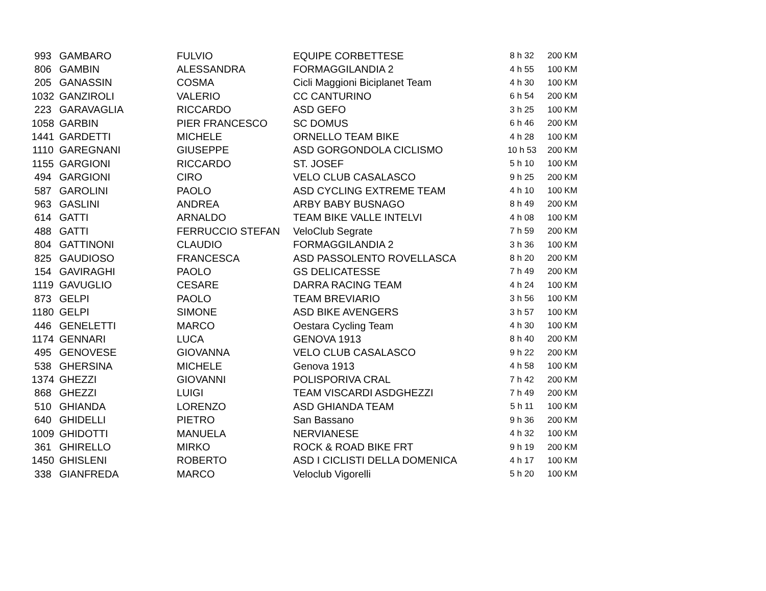| 993 | GAMBARO | FULVIO | EQUIPE CORBETTESE | 8 h 32 | 200 KM |
| 806 | GAMBIN | ALESSANDRA | FORMAGGILANDIA 2 | 4 h 55 | 100 KM |
| 205 | GANASSIN | COSMA | Cicli Maggioni Biciplanet Team | 4 h 30 | 100 KM |
| 1032 | GANZIROLI | VALERIO | CC CANTURINO | 6 h 54 | 200 KM |
| 223 | GARAVAGLIA | RICCARDO | ASD GEFO | 3 h 25 | 100 KM |
| 1058 | GARBIN | PIER FRANCESCO | SC DOMUS | 6 h 46 | 200 KM |
| 1441 | GARDETTI | MICHELE | ORNELLO TEAM BIKE | 4 h 28 | 100 KM |
| 1110 | GAREGNANI | GIUSEPPE | ASD GORGONDOLA CICLISMO | 10 h 53 | 200 KM |
| 1155 | GARGIONI | RICCARDO | ST. JOSEF | 5 h 10 | 100 KM |
| 494 | GARGIONI | CIRO | VELO CLUB CASALASCO | 9 h 25 | 200 KM |
| 587 | GAROLINI | PAOLO | ASD CYCLING EXTREME TEAM | 4 h 10 | 100 KM |
| 963 | GASLINI | ANDREA | ARBY BABY BUSNAGO | 8 h 49 | 200 KM |
| 614 | GATTI | ARNALDO | TEAM BIKE VALLE INTELVI | 4 h 08 | 100 KM |
| 488 | GATTI | FERRUCCIO STEFAN | VeloClub Segrate | 7 h 59 | 200 KM |
| 804 | GATTINONI | CLAUDIO | FORMAGGILANDIA 2 | 3 h 36 | 100 KM |
| 825 | GAUDIOSO | FRANCESCA | ASD PASSOLENTO ROVELLASCA | 8 h 20 | 200 KM |
| 154 | GAVIRAGHI | PAOLO | GS DELICATESSE | 7 h 49 | 200 KM |
| 1119 | GAVUGLIO | CESARE | DARRA RACING TEAM | 4 h 24 | 100 KM |
| 873 | GELPI | PAOLO | TEAM BREVIARIO | 3 h 56 | 100 KM |
| 1180 | GELPI | SIMONE | ASD BIKE AVENGERS | 3 h 57 | 100 KM |
| 446 | GENELETTI | MARCO | Oestara Cycling Team | 4 h 30 | 100 KM |
| 1174 | GENNARI | LUCA | GENOVA 1913 | 8 h 40 | 200 KM |
| 495 | GENOVESE | GIOVANNA | VELO CLUB CASALASCO | 9 h 22 | 200 KM |
| 538 | GHERSINA | MICHELE | Genova 1913 | 4 h 58 | 100 KM |
| 1374 | GHEZZI | GIOVANNI | POLISPORIVA CRAL | 7 h 42 | 200 KM |
| 868 | GHEZZI | LUIGI | TEAM VISCARDI ASDGHEZZI | 7 h 49 | 200 KM |
| 510 | GHIANDA | LORENZO | ASD GHIANDA TEAM | 5 h 11 | 100 KM |
| 640 | GHIDELLI | PIETRO | San Bassano | 9 h 36 | 200 KM |
| 1009 | GHIDOTTI | MANUELA | NERVIANESE | 4 h 32 | 100 KM |
| 361 | GHIRELLO | MIRKO | ROCK & ROAD BIKE FRT | 9 h 19 | 200 KM |
| 1450 | GHISLENI | ROBERTO | ASD I CICLISTI DELLA DOMENICA | 4 h 17 | 100 KM |
| 338 | GIANFREDA | MARCO | Veloclub Vigorelli | 5 h 20 | 100 KM |